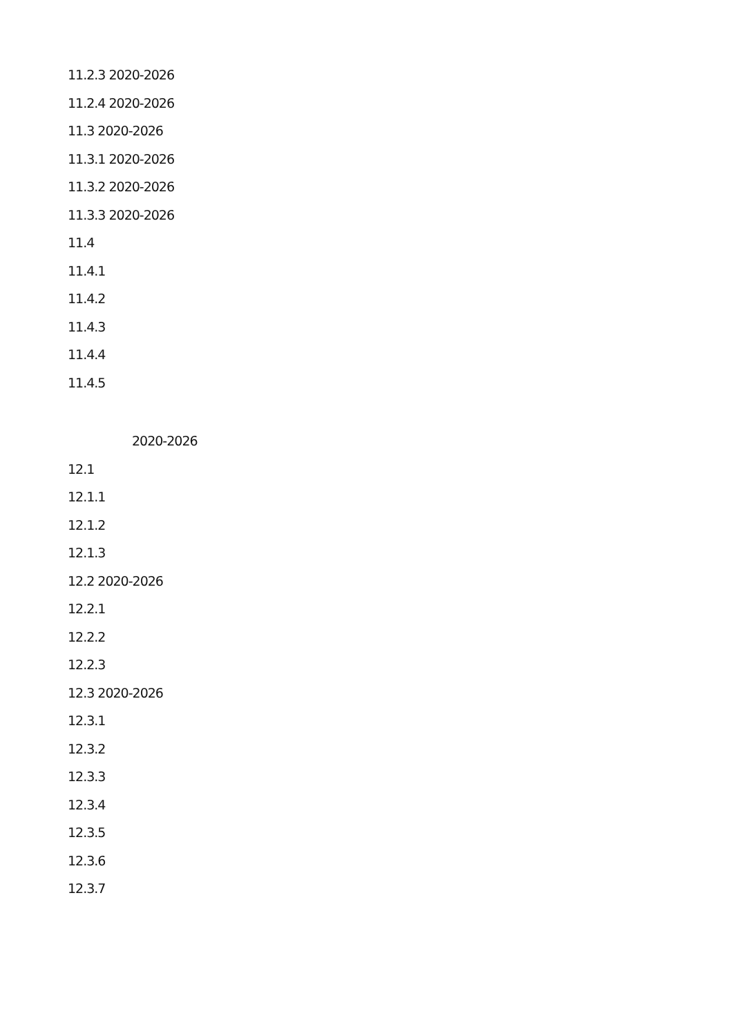11.2.3 2020-2026
11.2.4 2020-2026
11.3 2020-2026
11.3.1 2020-2026
11.3.2 2020-2026
11.3.3 2020-2026
11.4
11.4.1
11.4.2
11.4.3
11.4.4
11.4.5
2020-2026
12.1
12.1.1
12.1.2
12.1.3
12.2 2020-2026
12.2.1
12.2.2
12.2.3
12.3 2020-2026
12.3.1
12.3.2
12.3.3
12.3.4
12.3.5
12.3.6
12.3.7